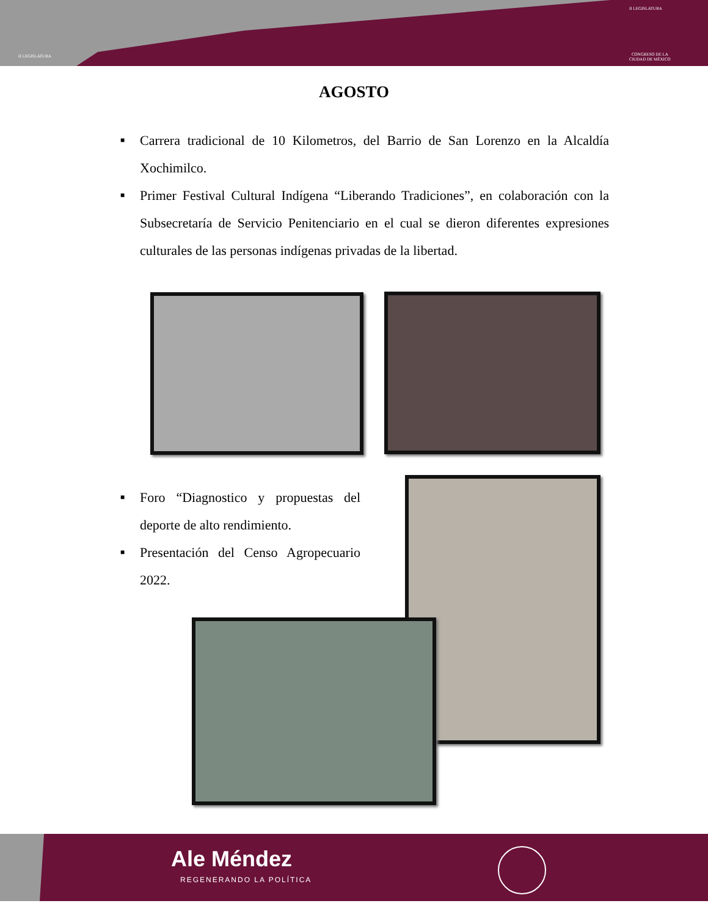II LEGISLATURA
II LEGISLATURA
CONGRESO DE LA
CIUDAD DE MÉXICO
AGOSTO
■ Carrera tradicional de 10 Kilometros, del Barrio de San Lorenzo en la Alcaldía Xochimilco.
■ Primer Festival Cultural Indígena “Liberando Tradiciones”, en colaboración con la Subsecretaría de Servicio Penitenciario en el cual se dieron diferentes expresiones culturales de las personas indígenas privadas de la libertad.
■ Foro “Diagnostico y propuestas del deporte de alto rendimiento.
■ Presentación del Censo Agropecuario 2022.
Ale Méndez
REGENERANDO LA POLÍTICA